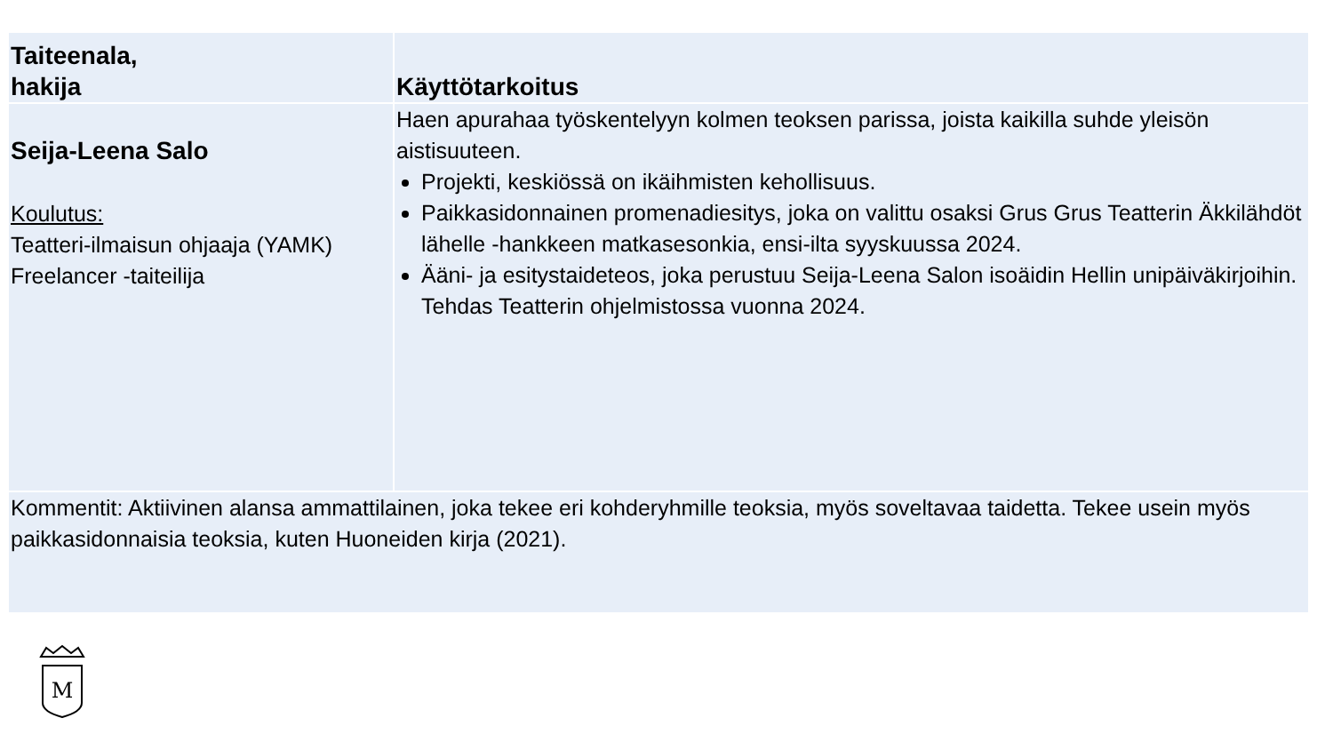| Taiteenala, hakija | Käyttötarkoitus |
| --- | --- |
| Seija-Leena Salo Koulutus: Teatteri-ilmaisun ohjaaja (YAMK) Freelancer -taiteilija | Haen apurahaa työskentelyyn kolmen teoksen parissa, joista kaikilla suhde yleisön aistisuuteen. Projekti, keskiössä on ikäihmisten kehollisuus. Paikkasidonnainen promenadiesitys, joka on valittu osaksi Grus Grus Teatterin Äkkilähdöt lähelle -hankkeen matkasesonkia, ensi-ilta syyskuussa 2024. Ääni- ja esitystaideteos, joka perustuu Seija-Leena Salon isoäidin Hellin unipäiväkirjoihin. Tehdas Teatterin ohjelmistossa vuonna 2024. |
| Kommentit: Aktiivinen alansa ammattilainen, joka tekee eri kohderyhmille teoksia, myös soveltavaa taidetta. Tekee usein myös paikkasidonnaisia teoksia, kuten Huoneiden kirja (2021). | |
M